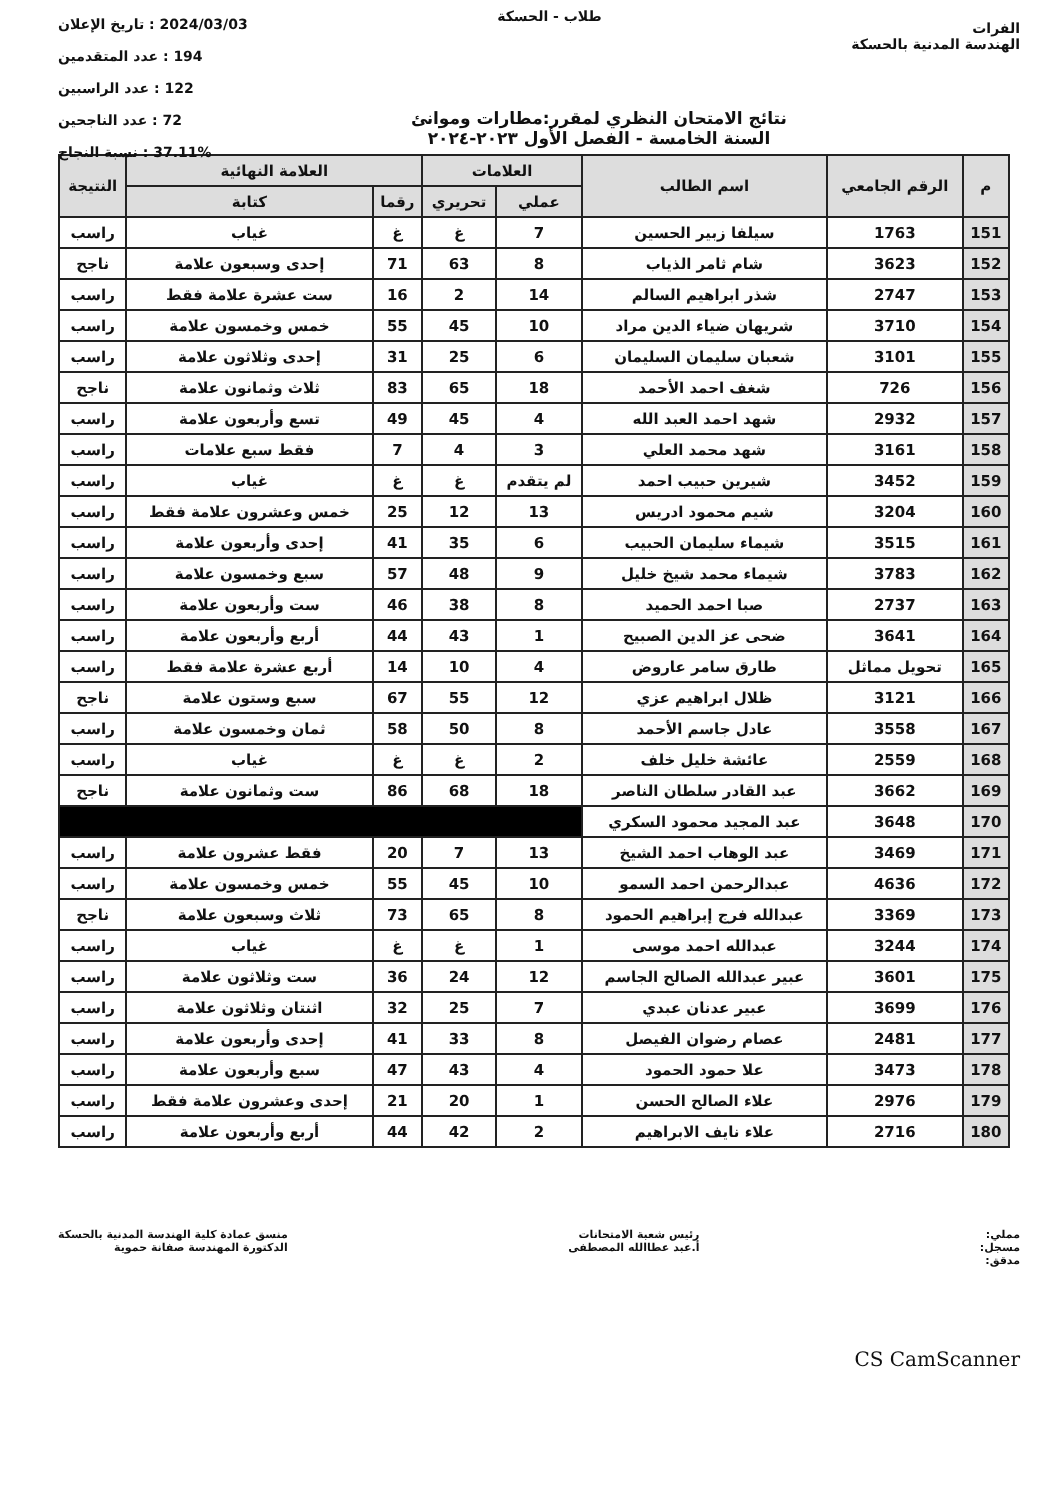الفرات
الهندسة المدنية بالحسكة
طلاب - الحسكة
2024/03/03 : تاريخ الإعلان
194 : عدد المتقدمين
122 : عدد الراسبين
72 : عدد الناجحين
37.11% : نسبة النجاح
نتائج الامتحان النظري لمقرر:مطارات وموانئ
السنة الخامسة - الفصل الأول ٢٠٢٣-٢٠٢٤
| م | الرقم الجامعي | اسم الطالب | العلامات | | العلامة النهائية | | النتيجة |
| --- | --- | --- | --- | --- | --- | --- | --- |
| | | | عملي | تحريري | رقما | كتابة | |
| 151 | 1763 | سيلفا زبير الحسين | 7 | غ | غ | غياب | راسب |
| 152 | 3623 | شام ثامر الذياب | 8 | 63 | 71 | إحدى وسبعون علامة | ناجح |
| 153 | 2747 | شذر ابراهيم السالم | 14 | 2 | 16 | ست عشرة علامة فقط | راسب |
| 154 | 3710 | شريهان ضياء الدين مراد | 10 | 45 | 55 | خمس وخمسون علامة | راسب |
| 155 | 3101 | شعبان سليمان السليمان | 6 | 25 | 31 | إحدى وثلاثون علامة | راسب |
| 156 | 726 | شغف احمد الأحمد | 18 | 65 | 83 | ثلاث وثمانون علامة | ناجح |
| 157 | 2932 | شهد احمد العبد الله | 4 | 45 | 49 | تسع وأربعون علامة | راسب |
| 158 | 3161 | شهد محمد العلي | 3 | 4 | 7 | فقط سبع علامات | راسب |
| 159 | 3452 | شيرين حبيب احمد | لم يتقدم | غ | غ | غياب | راسب |
| 160 | 3204 | شيم محمود ادريس | 13 | 12 | 25 | خمس وعشرون علامة فقط | راسب |
| 161 | 3515 | شيماء سليمان الحبيب | 6 | 35 | 41 | إحدى وأربعون علامة | راسب |
| 162 | 3783 | شيماء محمد شيخ خليل | 9 | 48 | 57 | سبع وخمسون علامة | راسب |
| 163 | 2737 | صبا احمد الحميد | 8 | 38 | 46 | ست وأربعون علامة | راسب |
| 164 | 3641 | ضحى عز الدين الصبيح | 1 | 43 | 44 | أربع وأربعون علامة | راسب |
| 165 | تحويل مماثل | طارق سامر عاروض | 4 | 10 | 14 | أربع عشرة علامة فقط | راسب |
| 166 | 3121 | ظلال ابراهيم عزي | 12 | 55 | 67 | سبع وستون علامة | ناجح |
| 167 | 3558 | عادل جاسم الأحمد | 8 | 50 | 58 | ثمان وخمسون علامة | راسب |
| 168 | 2559 | عائشة خليل خلف | 2 | غ | غ | غياب | راسب |
| 169 | 3662 | عبد القادر سلطان الناصر | 18 | 68 | 86 | ست وثمانون علامة | ناجح |
| 170 | 3648 | عبد المجيد محمود السكري | | | | | |
| 171 | 3469 | عبد الوهاب احمد الشيخ | 13 | 7 | 20 | فقط عشرون علامة | راسب |
| 172 | 4636 | عبدالرحمن احمد السمو | 10 | 45 | 55 | خمس وخمسون علامة | راسب |
| 173 | 3369 | عبدالله فرج إبراهيم الحمود | 8 | 65 | 73 | ثلاث وسبعون علامة | ناجح |
| 174 | 3244 | عبدالله احمد موسى | 1 | غ | غ | غياب | راسب |
| 175 | 3601 | عبير عبدالله الصالح الجاسم | 12 | 24 | 36 | ست وثلاثون علامة | راسب |
| 176 | 3699 | عبير عدنان عبدي | 7 | 25 | 32 | اثنتان وثلاثون علامة | راسب |
| 177 | 2481 | عصام رضوان الفيصل | 8 | 33 | 41 | إحدى وأربعون علامة | راسب |
| 178 | 3473 | علا حمود الحمود | 4 | 43 | 47 | سبع وأربعون علامة | راسب |
| 179 | 2976 | علاء الصالح الحسن | 1 | 20 | 21 | إحدى وعشرون علامة فقط | راسب |
| 180 | 2716 | علاء نايف الابراهيم | 2 | 42 | 44 | أربع وأربعون علامة | راسب |
مملي:
مسجل:
مدقق:
رئيس شعبة الامتحانات
أ.عبد عطاالله المصطفى
منسق عمادة كلية الهندسة المدنية بالحسكة
الدكتورة المهندسة صفانة حموية
CS CamScanner